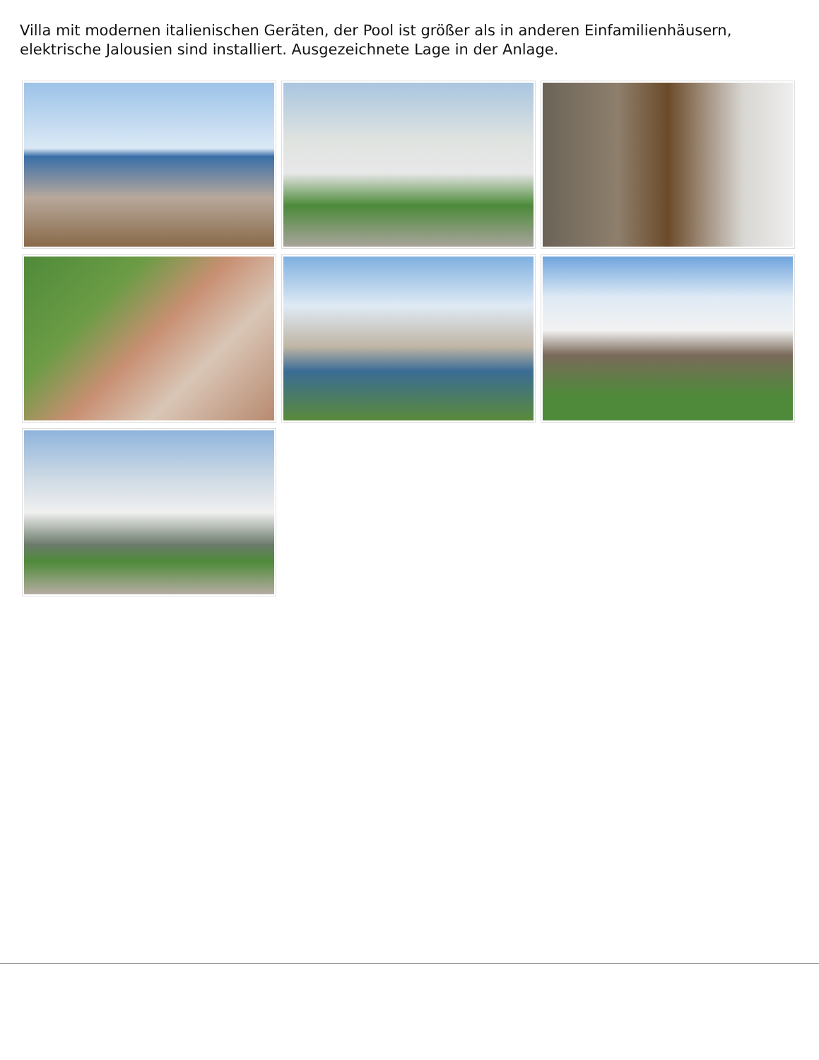Villa mit modernen italienischen Geräten, der Pool ist größer als in anderen Einfamilienhäusern, elektrische Jalousien sind installiert. Ausgezeichnete Lage in der Anlage.